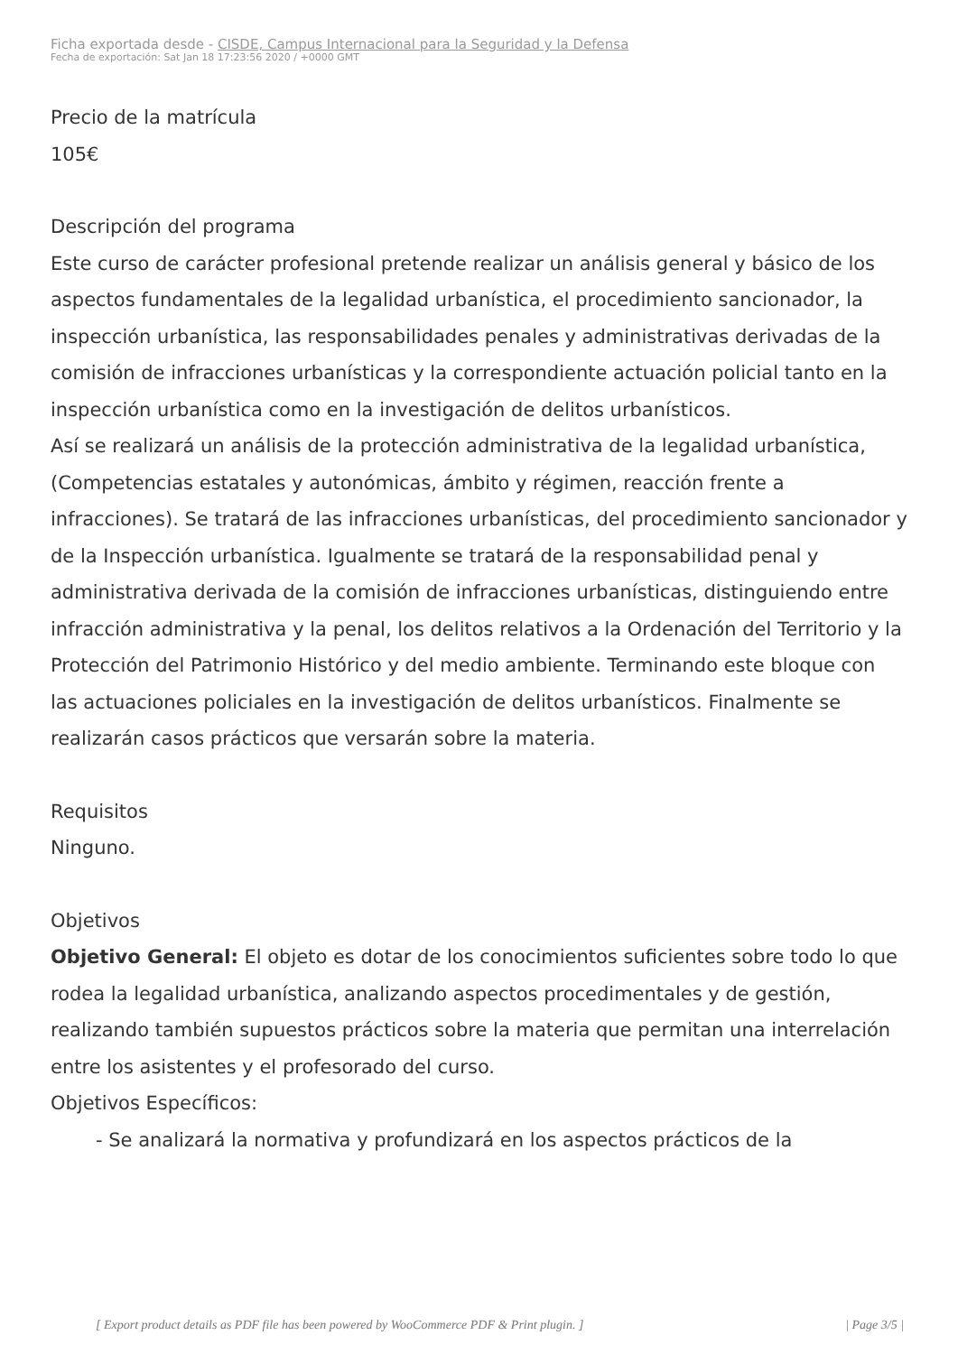Ficha exportada desde - CISDE, Campus Internacional para la Seguridad y la Defensa
Fecha de exportación: Sat Jan 18 17:23:56 2020 / +0000 GMT
Precio de la matrícula
105€
Descripción del programa
Este curso de carácter profesional pretende realizar un análisis general y básico de los aspectos fundamentales de la legalidad urbanística, el procedimiento sancionador, la inspección urbanística, las responsabilidades penales y administrativas derivadas de la comisión de infracciones urbanísticas y la correspondiente actuación policial tanto en la inspección urbanística como en la investigación de delitos urbanísticos.
Así se realizará un análisis de la protección administrativa de la legalidad urbanística, (Competencias estatales y autonómicas, ámbito y régimen, reacción frente a infracciones). Se tratará de las infracciones urbanísticas, del procedimiento sancionador y de la Inspección urbanística. Igualmente se tratará de la responsabilidad penal y administrativa derivada de la comisión de infracciones urbanísticas, distinguiendo entre infracción administrativa y la penal, los delitos relativos a la Ordenación del Territorio y la Protección del Patrimonio Histórico y del medio ambiente. Terminando este bloque con las actuaciones policiales en la investigación de delitos urbanísticos. Finalmente se realizarán casos prácticos que versarán sobre la materia.
Requisitos
Ninguno.
Objetivos
Objetivo General: El objeto es dotar de los conocimientos suficientes sobre todo lo que rodea la legalidad urbanística, analizando aspectos procedimentales y de gestión, realizando también supuestos prácticos sobre la materia que permitan una interrelación entre los asistentes y el profesorado del curso.
Objetivos Específicos:
- Se analizará la normativa y profundizará en los aspectos prácticos de la
[ Export product details as PDF file has been powered by WooCommerce PDF & Print plugin. ] | Page 3/5 |